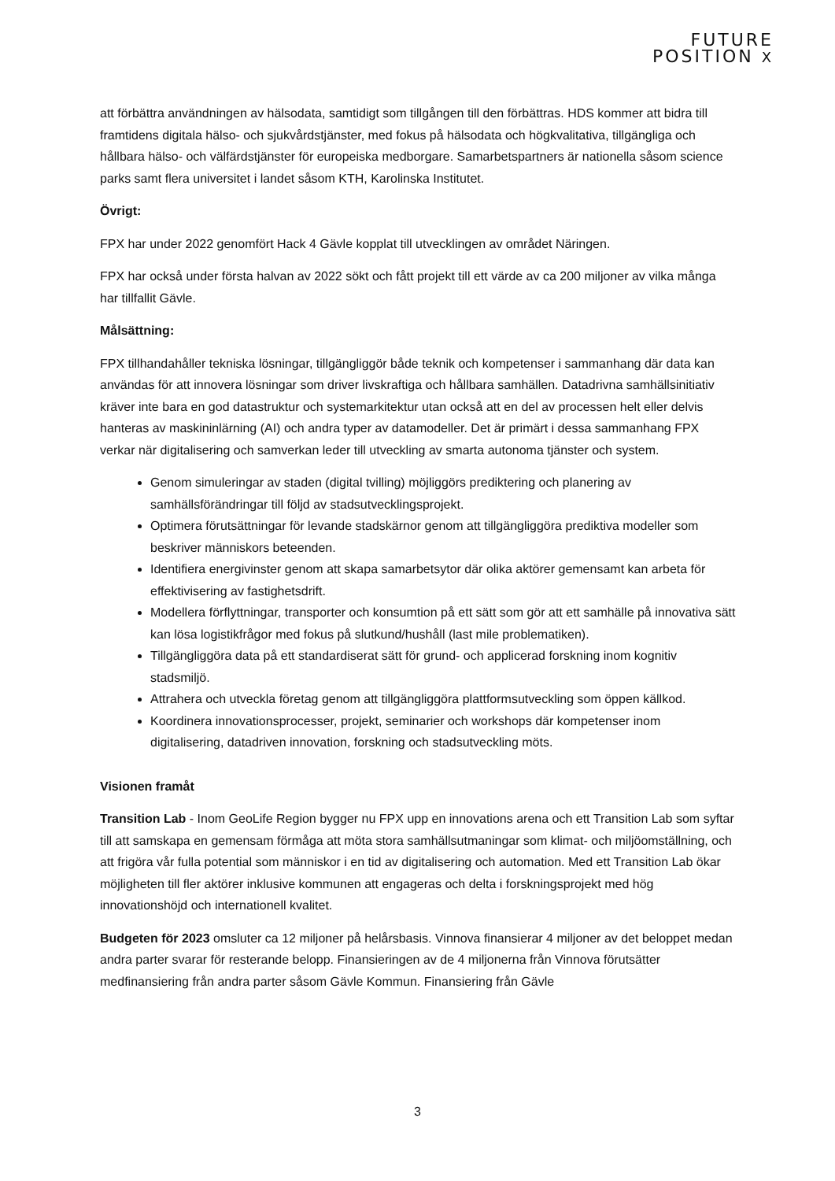FUTURE
POSITION X
att förbättra användningen av hälsodata, samtidigt som tillgången till den förbättras. HDS kommer att bidra till framtidens digitala hälso- och sjukvårdstjänster, med fokus på hälsodata och högkvalitativa, tillgängliga och hållbara hälso- och välfärdstjänster för europeiska medborgare. Samarbetspartners är nationella såsom science parks samt flera universitet i landet såsom KTH, Karolinska Institutet.
Övrigt:
FPX har under 2022 genomfört Hack 4 Gävle kopplat till utvecklingen av området Näringen.
FPX har också under första halvan av 2022 sökt och fått projekt till ett värde av ca 200 miljoner av vilka många har tillfallit Gävle.
Målsättning:
FPX tillhandahåller tekniska lösningar, tillgängliggör både teknik och kompetenser i sammanhang där data kan användas för att innovera lösningar som driver livskraftiga och hållbara samhällen. Datadrivna samhällsinitiativ kräver inte bara en god datastruktur och systemarkitektur utan också att en del av processen helt eller delvis hanteras av maskininlärning (AI) och andra typer av datamodeller. Det är primärt i dessa sammanhang FPX verkar när digitalisering och samverkan leder till utveckling av smarta autonoma tjänster och system.
Genom simuleringar av staden (digital tvilling) möjliggörs prediktering och planering av samhällsförändringar till följd av stadsutvecklingsprojekt.
Optimera förutsättningar för levande stadskärnor genom att tillgängliggöra prediktiva modeller som beskriver människors beteenden.
Identifiera energivinster genom att skapa samarbetsytor där olika aktörer gemensamt kan arbeta för effektivisering av fastighetsdrift.
Modellera förflyttningar, transporter och konsumtion på ett sätt som gör att ett samhälle på innovativa sätt kan lösa logistikfrågor med fokus på slutkund/hushåll (last mile problematiken).
Tillgängliggöra data på ett standardiserat sätt för grund- och applicerad forskning inom kognitiv stadsmiljö.
Attrahera och utveckla företag genom att tillgängliggöra plattformsutveckling som öppen källkod.
Koordinera innovationsprocesser, projekt, seminarier och workshops där kompetenser inom digitalisering, datadriven innovation, forskning och stadsutveckling möts.
Visionen framåt
Transition Lab - Inom GeoLife Region bygger nu FPX upp en innovations arena och ett Transition Lab som syftar till att samskapa en gemensam förmåga att möta stora samhällsutmaningar som klimat- och miljöomställning, och att frigöra vår fulla potential som människor i en tid av digitalisering och automation. Med ett Transition Lab ökar möjligheten till fler aktörer inklusive kommunen att engageras och delta i forskningsprojekt med hög innovationshöjd och internationell kvalitet.
Budgeten för 2023 omsluter ca 12 miljoner på helårsbasis. Vinnova finansierar 4 miljoner av det beloppet medan andra parter svarar för resterande belopp. Finansieringen av de 4 miljonerna från Vinnova förutsätter medfinansiering från andra parter såsom Gävle Kommun. Finansiering från Gävle
3